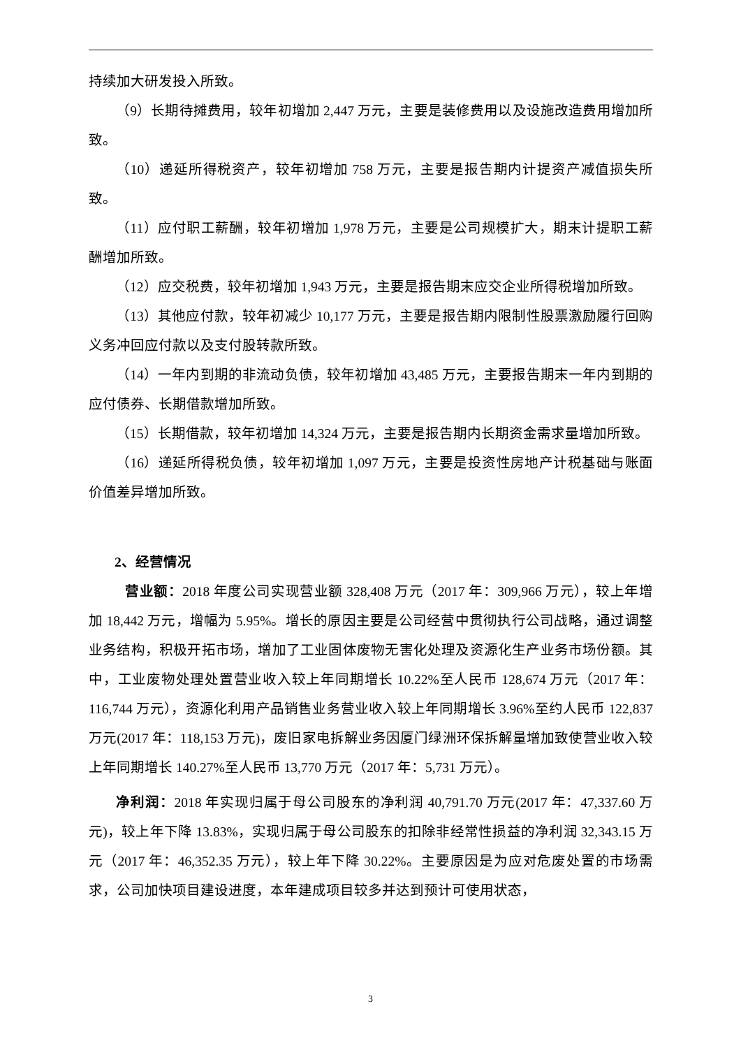持续加大研发投入所致。
（9）长期待摊费用，较年初增加 2,447 万元，主要是装修费用以及设施改造费用增加所致。
（10）递延所得税资产，较年初增加 758 万元，主要是报告期内计提资产减值损失所致。
（11）应付职工薪酬，较年初增加 1,978 万元，主要是公司规模扩大，期末计提职工薪酬增加所致。
（12）应交税费，较年初增加 1,943 万元，主要是报告期末应交企业所得税增加所致。
（13）其他应付款，较年初减少 10,177 万元，主要是报告期内限制性股票激励履行回购义务冲回应付款以及支付股转款所致。
（14）一年内到期的非流动负债，较年初增加 43,485 万元，主要报告期末一年内到期的应付债券、长期借款增加所致。
（15）长期借款，较年初增加 14,324 万元，主要是报告期内长期资金需求量增加所致。
（16）递延所得税负债，较年初增加 1,097 万元，主要是投资性房地产计税基础与账面价值差异增加所致。
2、经营情况
营业额：2018 年度公司实现营业额 328,408 万元（2017 年：309,966 万元），较上年增加 18,442 万元，增幅为 5.95%。增长的原因主要是公司经营中贯彻执行公司战略，通过调整业务结构，积极开拓市场，增加了工业固体废物无害化处理及资源化生产业务市场份额。其中，工业废物处理处置营业收入较上年同期增长 10.22%至人民币 128,674 万元（2017 年：116,744 万元），资源化利用产品销售业务营业收入较上年同期增长 3.96%至约人民币 122,837 万元(2017 年：118,153 万元)，废旧家电拆解业务因厦门绿洲环保拆解量增加致使营业收入较上年同期增长 140.27%至人民币 13,770 万元（2017 年：5,731 万元）。
净利润：2018 年实现归属于母公司股东的净利润 40,791.70 万元(2017 年：47,337.60 万元)，较上年下降 13.83%，实现归属于母公司股东的扣除非经常性损益的净利润 32,343.15 万元（2017 年：46,352.35 万元），较上年下降 30.22%。主要原因是为应对危废处置的市场需求，公司加快项目建设进度，本年建成项目较多并达到预计可使用状态，
3